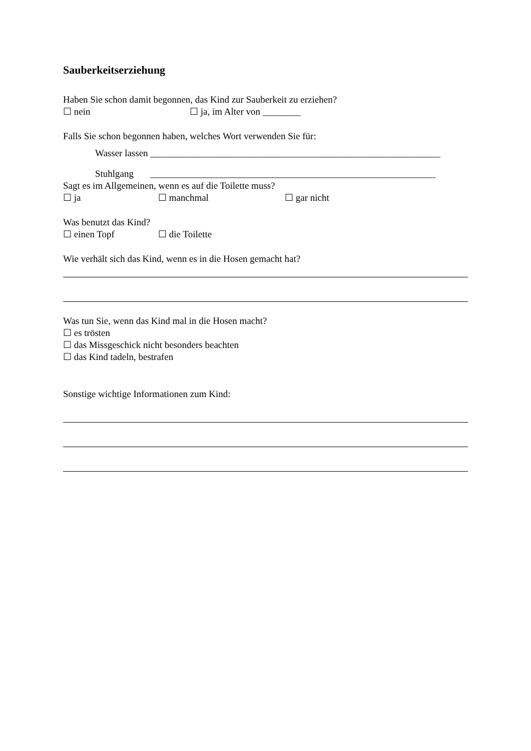Sauberkeitserziehung
Haben Sie schon damit begonnen, das Kind zur Sauberkeit zu erziehen?
☐ nein ☐ ja, im Alter von ________
Falls Sie schon begonnen haben, welches Wort verwenden Sie für:
Wasser lassen _____________________________________________________________
Stuhlgang ____________________________________________________________
Sagt es im Allgemeinen, wenn es auf die Toilette muss?
☐ ja ☐ manchmal ☐ gar nicht
Was benutzt das Kind?
☐ einen Topf ☐ die Toilette
Wie verhält sich das Kind, wenn es in die Hosen gemacht hat?
Was tun Sie, wenn das Kind mal in die Hosen macht?
☐ es trösten
☐ das Missgeschick nicht besonders beachten
☐ das Kind tadeln, bestrafen
Sonstige wichtige Informationen zum Kind: